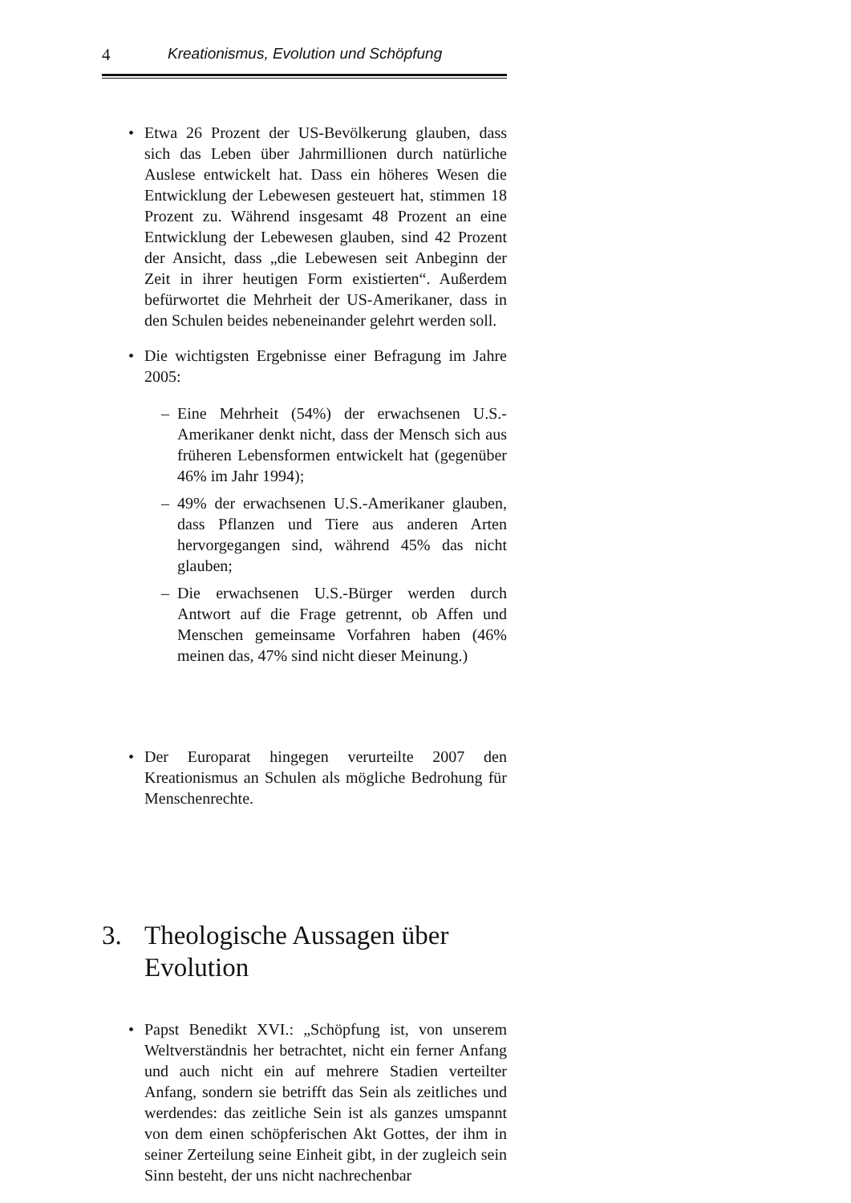4 Kreationismus, Evolution und Schöpfung
• Etwa 26 Prozent der US-Bevölkerung glauben, dass sich das Leben über Jahrmillionen durch natürliche Auslese entwickelt hat. Dass ein höheres Wesen die Entwicklung der Lebewesen gesteuert hat, stimmen 18 Prozent zu. Während insgesamt 48 Prozent an eine Entwicklung der Lebewesen glauben, sind 42 Prozent der Ansicht, dass „die Lebewesen seit Anbeginn der Zeit in ihrer heutigen Form existierten“. Außerdem befürwortet die Mehrheit der US-Amerikaner, dass in den Schulen beides nebeneinander gelehrt werden soll.
• Die wichtigsten Ergebnisse einer Befragung im Jahre 2005:
– Eine Mehrheit (54%) der erwachsenen U.S.-Amerikaner denkt nicht, dass der Mensch sich aus früheren Lebensformen entwickelt hat (gegenüber 46% im Jahr 1994);
– 49% der erwachsenen U.S.-Amerikaner glauben, dass Pflanzen und Tiere aus anderen Arten hervorgegangen sind, während 45% das nicht glauben;
– Die erwachsenen U.S.-Bürger werden durch Antwort auf die Frage getrennt, ob Affen und Menschen gemeinsame Vorfahren haben (46% meinen das, 47% sind nicht dieser Meinung.)
• Der Europarat hingegen verurteilte 2007 den Kreationismus an Schulen als mögliche Bedrohung für Menschenrechte.
3. Theologische Aussagen über Evolution
• Papst Benedikt XVI.: „Schöpfung ist, von unserem Weltverständnis her betrachtet, nicht ein ferner Anfang und auch nicht ein auf mehrere Stadien verteilter Anfang, sondern sie betrifft das Sein als zeitliches und werdendes: das zeitliche Sein ist als ganzes umspannt von dem einen schöpferischen Akt Gottes, der ihm in seiner Zerteilung seine Einheit gibt, in der zugleich sein Sinn besteht, der uns nicht nachrechenbar